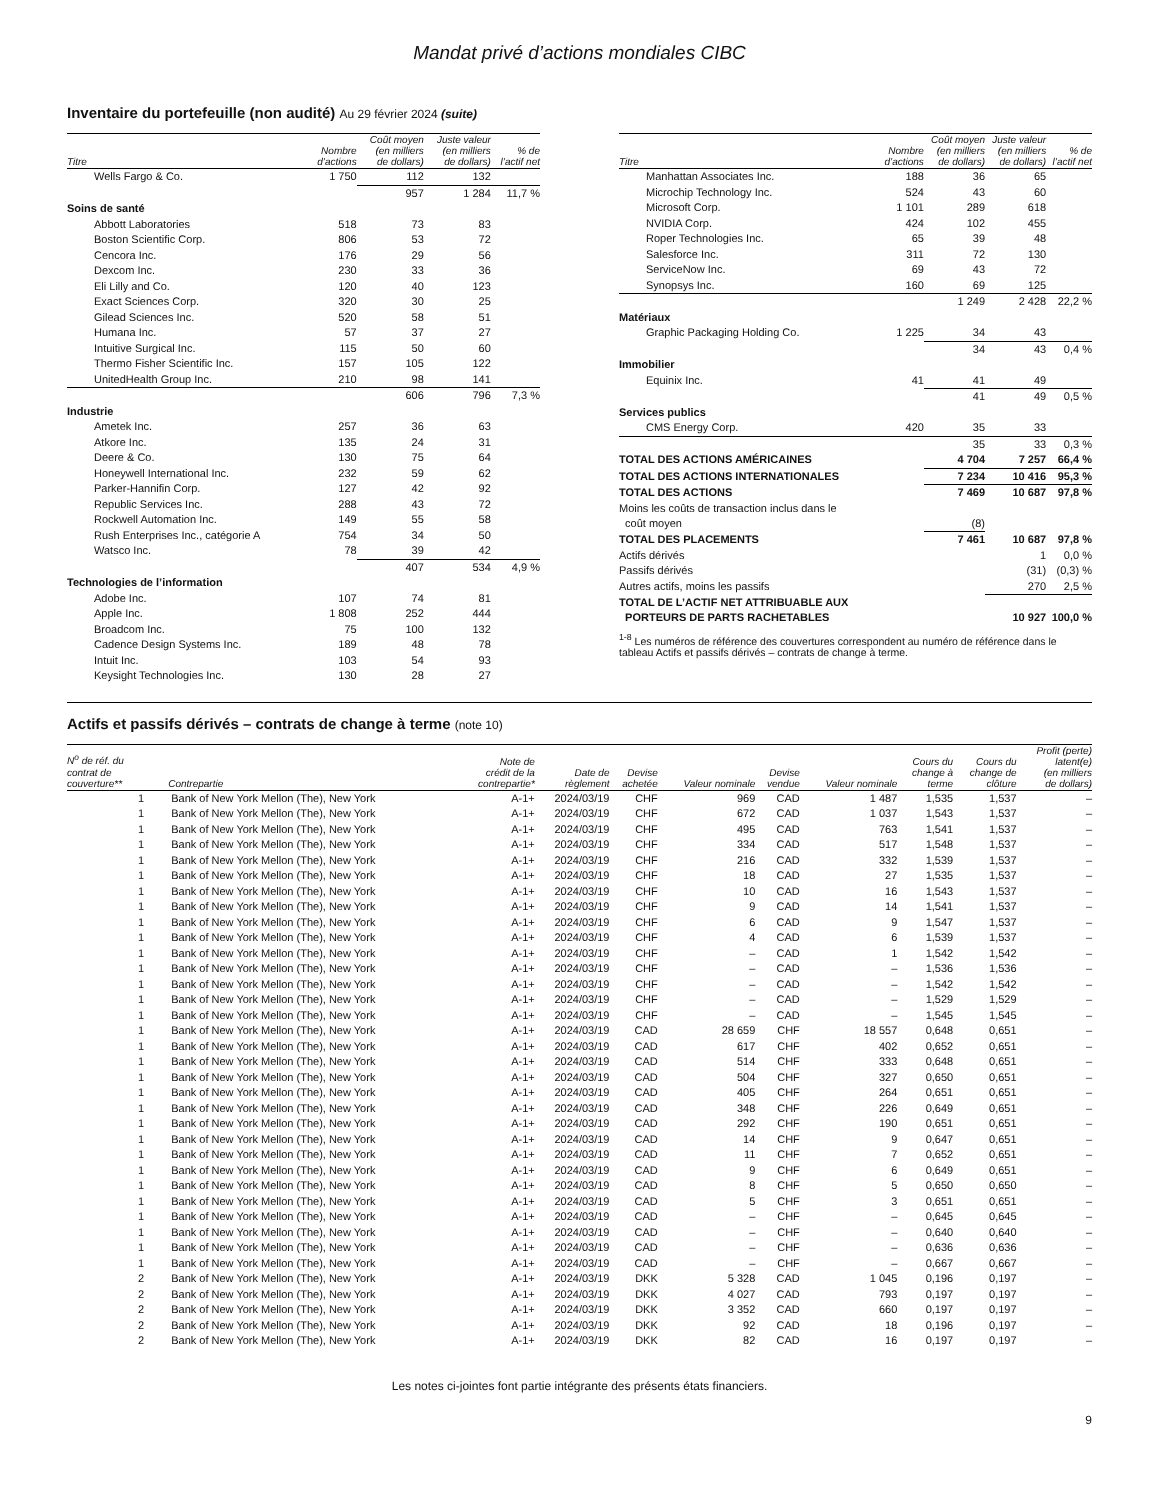Mandat privé d’actions mondiales CIBC
Inventaire du portefeuille (non audité) Au 29 février 2024 (suite)
| Titre | Nombre d’actions | Coût moyen (en milliers de dollars) | Juste valeur (en milliers de dollars) | % de l’actif net |
| --- | --- | --- | --- | --- |
| Wells Fargo & Co. | 1 750 | 112 | 132 | |
| | | 957 | 1 284 | 11,7 % |
| Soins de santé | | | | |
| Abbott Laboratories | 518 | 73 | 83 | |
| Boston Scientific Corp. | 806 | 53 | 72 | |
| Cencora Inc. | 176 | 29 | 56 | |
| Dexcom Inc. | 230 | 33 | 36 | |
| Eli Lilly and Co. | 120 | 40 | 123 | |
| Exact Sciences Corp. | 320 | 30 | 25 | |
| Gilead Sciences Inc. | 520 | 58 | 51 | |
| Humana Inc. | 57 | 37 | 27 | |
| Intuitive Surgical Inc. | 115 | 50 | 60 | |
| Thermo Fisher Scientific Inc. | 157 | 105 | 122 | |
| UnitedHealth Group Inc. | 210 | 98 | 141 | |
| | | 606 | 796 | 7,3 % |
| Industrie | | | | |
| Ametek Inc. | 257 | 36 | 63 | |
| Atkore Inc. | 135 | 24 | 31 | |
| Deere & Co. | 130 | 75 | 64 | |
| Honeywell International Inc. | 232 | 59 | 62 | |
| Parker-Hannifin Corp. | 127 | 42 | 92 | |
| Republic Services Inc. | 288 | 43 | 72 | |
| Rockwell Automation Inc. | 149 | 55 | 58 | |
| Rush Enterprises Inc., catégorie A | 754 | 34 | 50 | |
| Watsco Inc. | 78 | 39 | 42 | |
| | | 407 | 534 | 4,9 % |
| Technologies de l’information | | | | |
| Adobe Inc. | 107 | 74 | 81 | |
| Apple Inc. | 1 808 | 252 | 444 | |
| Broadcom Inc. | 75 | 100 | 132 | |
| Cadence Design Systems Inc. | 189 | 48 | 78 | |
| Intuit Inc. | 103 | 54 | 93 | |
| Keysight Technologies Inc. | 130 | 28 | 27 | |
| Titre | Nombre d’actions | Coût moyen (en milliers de dollars) | Juste valeur (en milliers de dollars) | % de l’actif net |
| --- | --- | --- | --- | --- |
| Manhattan Associates Inc. | 188 | 36 | 65 | |
| Microchip Technology Inc. | 524 | 43 | 60 | |
| Microsoft Corp. | 1 101 | 289 | 618 | |
| NVIDIA Corp. | 424 | 102 | 455 | |
| Roper Technologies Inc. | 65 | 39 | 48 | |
| Salesforce Inc. | 311 | 72 | 130 | |
| ServiceNow Inc. | 69 | 43 | 72 | |
| Synopsys Inc. | 160 | 69 | 125 | |
| | | 1 249 | 2 428 | 22,2 % |
| Matériaux | | | | |
| Graphic Packaging Holding Co. | 1 225 | 34 | 43 | |
| | | 34 | 43 | 0,4 % |
| Immobilier | | | | |
| Equinix Inc. | 41 | 41 | 49 | |
| | | 41 | 49 | 0,5 % |
| Services publics | | | | |
| CMS Energy Corp. | 420 | 35 | 33 | |
| | | 35 | 33 | 0,3 % |
| TOTAL DES ACTIONS AMÉRICAINES | | 4 704 | 7 257 | 66,4 % |
| TOTAL DES ACTIONS INTERNATIONALES | | 7 234 | 10 416 | 95,3 % |
| TOTAL DES ACTIONS | | 7 469 | 10 687 | 97,8 % |
| Moins les coûts de transaction inclus dans le coût moyen | | (8) | | |
| TOTAL DES PLACEMENTS | | 7 461 | 10 687 | 97,8 % |
| Actifs dérivés | | | 1 | 0,0 % |
| Passifs dérivés | | | (31) | (0,3) % |
| Autres actifs, moins les passifs | | | 270 | 2,5 % |
| TOTAL DE L’ACTIF NET ATTRIBUABLE AUX PORTEURS DE PARTS RACHETABLES | | | 10 927 | 100,0 % |
<sup>1-8</sup> Les numéros de référence des couvertures correspondent au numéro de référence dans le tableau Actifs et passifs dérivés – contrats de change à terme.
Actifs et passifs dérivés – contrats de change à terme (note 10)
| N<sup>o</sup> de réf. du contrat de couverture** | Contrepartie | Note de crédit de la contrepartie* | Date de règlement | Devise achetée | Valeur nominale | Devise vendue | Valeur nominale | Cours du change à terme | Cours du change de clôture | Profit (perte) latent(e) (en milliers de dollars) |
| --- | --- | --- | --- | --- | --- | --- | --- | --- | --- | --- |
| 1 | Bank of New York Mellon (The), New York | A-1+ | 2024/03/19 | CHF | 969 | CAD | 1 487 | 1,535 | 1,537 | – |
| 1 | Bank of New York Mellon (The), New York | A-1+ | 2024/03/19 | CHF | 672 | CAD | 1 037 | 1,543 | 1,537 | – |
| 1 | Bank of New York Mellon (The), New York | A-1+ | 2024/03/19 | CHF | 495 | CAD | 763 | 1,541 | 1,537 | – |
| 1 | Bank of New York Mellon (The), New York | A-1+ | 2024/03/19 | CHF | 334 | CAD | 517 | 1,548 | 1,537 | – |
| 1 | Bank of New York Mellon (The), New York | A-1+ | 2024/03/19 | CHF | 216 | CAD | 332 | 1,539 | 1,537 | – |
| 1 | Bank of New York Mellon (The), New York | A-1+ | 2024/03/19 | CHF | 18 | CAD | 27 | 1,535 | 1,537 | – |
| 1 | Bank of New York Mellon (The), New York | A-1+ | 2024/03/19 | CHF | 10 | CAD | 16 | 1,543 | 1,537 | – |
| 1 | Bank of New York Mellon (The), New York | A-1+ | 2024/03/19 | CHF | 9 | CAD | 14 | 1,541 | 1,537 | – |
| 1 | Bank of New York Mellon (The), New York | A-1+ | 2024/03/19 | CHF | 6 | CAD | 9 | 1,547 | 1,537 | – |
| 1 | Bank of New York Mellon (The), New York | A-1+ | 2024/03/19 | CHF | 4 | CAD | 6 | 1,539 | 1,537 | – |
| 1 | Bank of New York Mellon (The), New York | A-1+ | 2024/03/19 | CHF | – | CAD | 1 | 1,542 | 1,542 | – |
| 1 | Bank of New York Mellon (The), New York | A-1+ | 2024/03/19 | CHF | – | CAD | – | 1,536 | 1,536 | – |
| 1 | Bank of New York Mellon (The), New York | A-1+ | 2024/03/19 | CHF | – | CAD | – | 1,542 | 1,542 | – |
| 1 | Bank of New York Mellon (The), New York | A-1+ | 2024/03/19 | CHF | – | CAD | – | 1,529 | 1,529 | – |
| 1 | Bank of New York Mellon (The), New York | A-1+ | 2024/03/19 | CHF | – | CAD | – | 1,545 | 1,545 | – |
| 1 | Bank of New York Mellon (The), New York | A-1+ | 2024/03/19 | CAD | 28 659 | CHF | 18 557 | 0,648 | 0,651 | – |
| 1 | Bank of New York Mellon (The), New York | A-1+ | 2024/03/19 | CAD | 617 | CHF | 402 | 0,652 | 0,651 | – |
| 1 | Bank of New York Mellon (The), New York | A-1+ | 2024/03/19 | CAD | 514 | CHF | 333 | 0,648 | 0,651 | – |
| 1 | Bank of New York Mellon (The), New York | A-1+ | 2024/03/19 | CAD | 504 | CHF | 327 | 0,650 | 0,651 | – |
| 1 | Bank of New York Mellon (The), New York | A-1+ | 2024/03/19 | CAD | 405 | CHF | 264 | 0,651 | 0,651 | – |
| 1 | Bank of New York Mellon (The), New York | A-1+ | 2024/03/19 | CAD | 348 | CHF | 226 | 0,649 | 0,651 | – |
| 1 | Bank of New York Mellon (The), New York | A-1+ | 2024/03/19 | CAD | 292 | CHF | 190 | 0,651 | 0,651 | – |
| 1 | Bank of New York Mellon (The), New York | A-1+ | 2024/03/19 | CAD | 14 | CHF | 9 | 0,647 | 0,651 | – |
| 1 | Bank of New York Mellon (The), New York | A-1+ | 2024/03/19 | CAD | 11 | CHF | 7 | 0,652 | 0,651 | – |
| 1 | Bank of New York Mellon (The), New York | A-1+ | 2024/03/19 | CAD | 9 | CHF | 6 | 0,649 | 0,651 | – |
| 1 | Bank of New York Mellon (The), New York | A-1+ | 2024/03/19 | CAD | 8 | CHF | 5 | 0,650 | 0,650 | – |
| 1 | Bank of New York Mellon (The), New York | A-1+ | 2024/03/19 | CAD | 5 | CHF | 3 | 0,651 | 0,651 | – |
| 1 | Bank of New York Mellon (The), New York | A-1+ | 2024/03/19 | CAD | – | CHF | – | 0,645 | 0,645 | – |
| 1 | Bank of New York Mellon (The), New York | A-1+ | 2024/03/19 | CAD | – | CHF | – | 0,640 | 0,640 | – |
| 1 | Bank of New York Mellon (The), New York | A-1+ | 2024/03/19 | CAD | – | CHF | – | 0,636 | 0,636 | – |
| 1 | Bank of New York Mellon (The), New York | A-1+ | 2024/03/19 | CAD | – | CHF | – | 0,667 | 0,667 | – |
| 2 | Bank of New York Mellon (The), New York | A-1+ | 2024/03/19 | DKK | 5 328 | CAD | 1 045 | 0,196 | 0,197 | – |
| 2 | Bank of New York Mellon (The), New York | A-1+ | 2024/03/19 | DKK | 4 027 | CAD | 793 | 0,197 | 0,197 | – |
| 2 | Bank of New York Mellon (The), New York | A-1+ | 2024/03/19 | DKK | 3 352 | CAD | 660 | 0,197 | 0,197 | – |
| 2 | Bank of New York Mellon (The), New York | A-1+ | 2024/03/19 | DKK | 92 | CAD | 18 | 0,196 | 0,197 | – |
| 2 | Bank of New York Mellon (The), New York | A-1+ | 2024/03/19 | DKK | 82 | CAD | 16 | 0,197 | 0,197 | – |
Les notes ci-jointes font partie intégrante des présents états financiers.
9